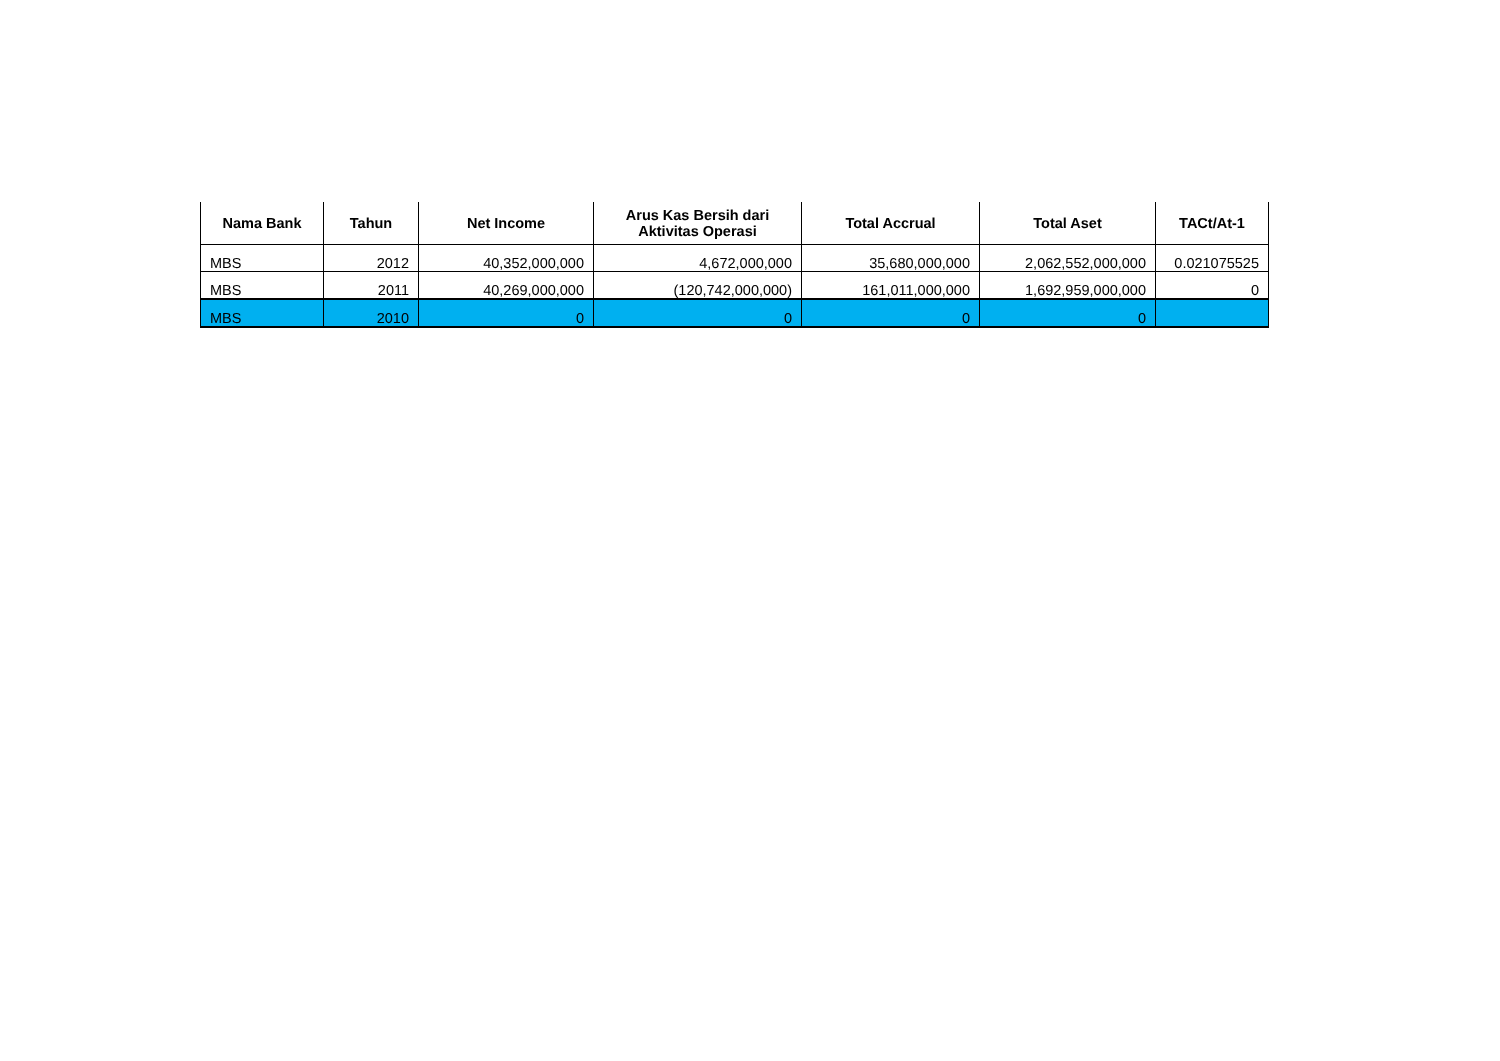| Nama Bank | Tahun | Net Income | Arus Kas Bersih dari Aktivitas Operasi | Total Accrual | Total Aset | TACt/At-1 |
| --- | --- | --- | --- | --- | --- | --- |
| MBS | 2012 | 40,352,000,000 | 4,672,000,000 | 35,680,000,000 | 2,062,552,000,000 | 0.021075525 |
| MBS | 2011 | 40,269,000,000 | (120,742,000,000) | 161,011,000,000 | 1,692,959,000,000 | 0 |
| MBS | 2010 | 0 | 0 | 0 | 0 | |